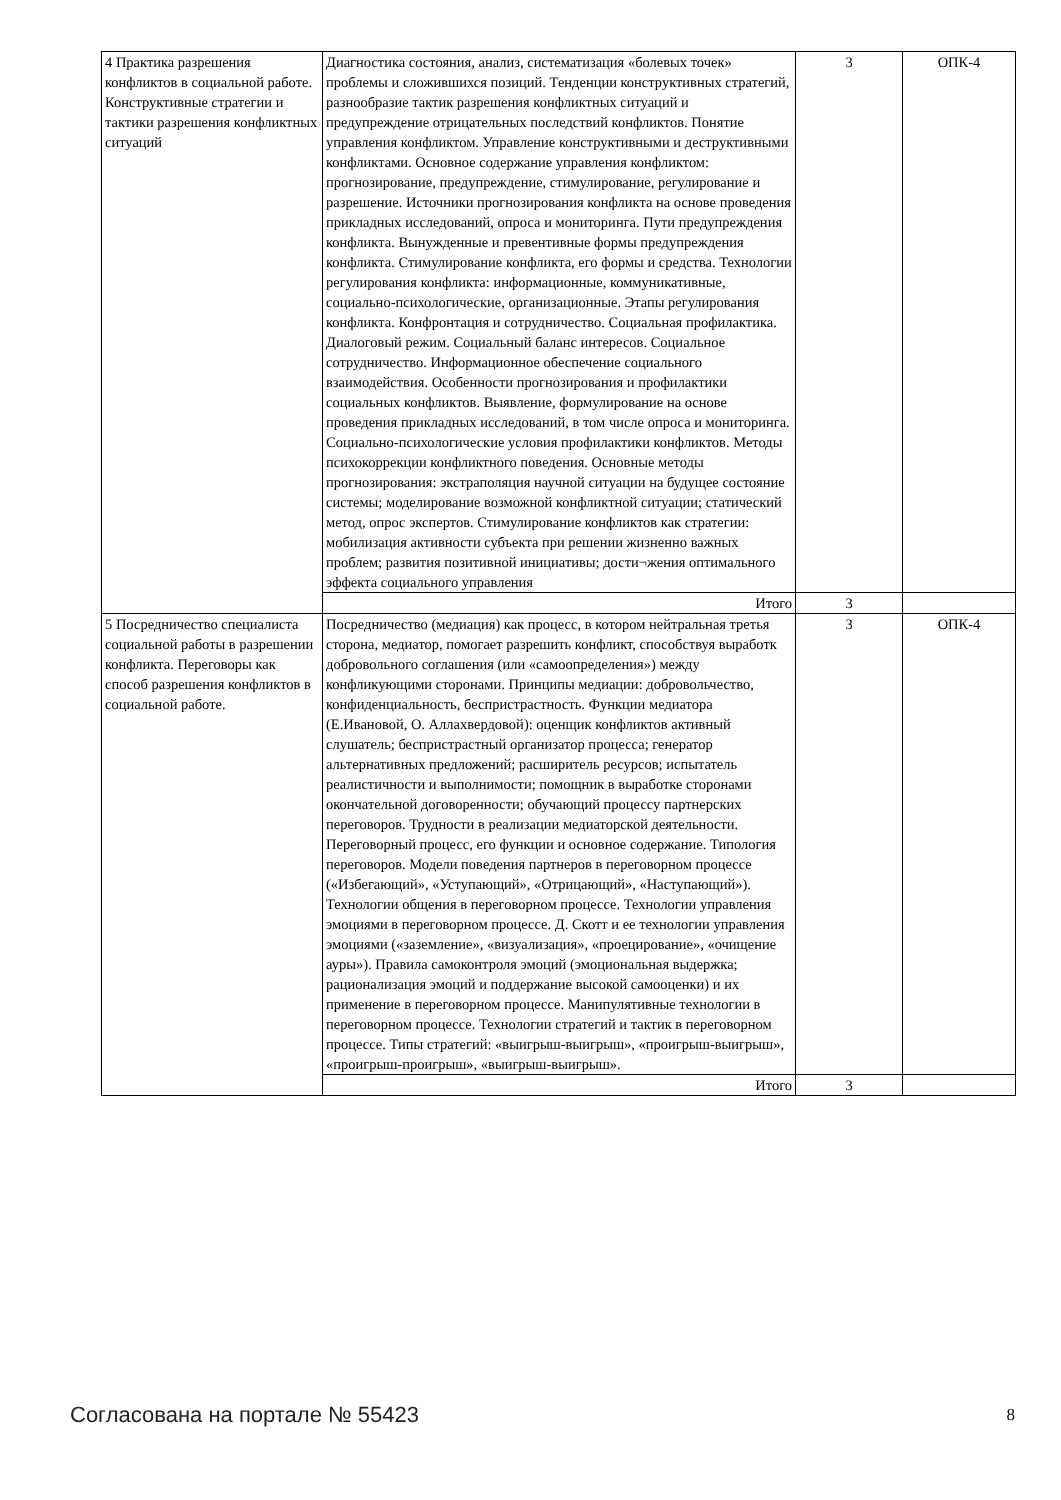| 4 Практика разрешения конфликтов в социальной работе. Конструктивные стратегии и тактики разрешения конфликтных ситуаций | Диагностика состояния, анализ, систематизация «болевых точек» проблемы и сложившихся позиций. Тенденции конструктивных стратегий, разнообразие тактик разрешения конфликтных ситуаций и предупреждение отрицательных последствий конфликтов. Понятие управления конфликтом. Управление конструктивными и деструктивными конфликтами. Основное содержание управления конфликтом: прогнозирование, предупреждение, стимулирование, регулирование и разрешение. Источники прогнозирования конфликта на основе проведения прикладных исследований, опроса и мониторинга. Пути предупреждения конфликта. Вынужденные и превентивные формы предупреждения конфликта. Стимулирование конфликта, его формы и средства. Технологии регулирования конфликта: информационные, коммуникативные, социально-психологические, организационные. Этапы регулирования конфликта. Конфронтация и сотрудничество. Социальная профилактика. Диалоговый режим. Социальный баланс интересов. Социальное сотрудничество. Информационное обеспечение социального взаимодействия. Особенности прогнозирования и профилактики социальных конфликтов. Выявление, формулирование на основе проведения прикладных исследований, в том числе опроса и мониторинга. Социально-психологические условия профилактики конфликтов. Методы психокоррекции конфликтного поведения. Основные методы прогнозирования: экстраполяция научной ситуации на будущее состояние системы; моделирование возможной конфликтной ситуации; статический метод, опрос экспертов. Стимулирование конфликтов как стратегии: мобилизация активности субъекта при решении жизненно важных проблем; развития позитивной инициативы; дости¬жения оптимального эффекта социального управления | 3 | ОПК-4 |
| | Итого | 3 | |
| 5 Посредничество специалиста социальной работы в разрешении конфликта. Переговоры как способ разрешения конфликтов в социальной работе. | Посредничество (медиация) как процесс, в котором нейтральная третья сторона, медиатор, помогает разрешить конфликт, способствуя выработк добровольного соглашения (или «самоопределения») между конфликующими сторонами. Принципы медиации: добровольчество, конфиденциальность, беспристрастность. Функции медиатора (Е.Ивановой, О. Аллахвердовой): оценщик конфликтов активный слушатель; беспристрастный организатор процесса; генератор альтернативных предложений; расширитель ресурсов; испытатель реалистичности и выполнимости; помощник в выработке сторонами окончательной договоренности; обучающий процессу партнерских переговоров. Трудности в реализации медиаторской деятельности. Переговорный процесс, его функции и основное содержание. Типология переговоров. Модели поведения партнеров в переговорном процессе («Избегающий», «Уступающий», «Отрицающий», «Наступающий»). Технологии общения в переговорном процессе. Технологии управления эмоциями в переговорном процессе. Д. Скотт и ее технологии управления эмоциями («заземление», «визуализация», «проецирование», «очищение ауры»). Правила самоконтроля эмоций (эмоциональная выдержка; рационализация эмоций и поддержание высокой самооценки) и их применение в переговорном процессе. Манипулятивные технологии в переговорном процессе. Технологии стратегий и тактик в переговорном процессе. Типы стратегий: «выигрыш-выигрыш», «проигрыш-выигрыш», «проигрыш-проигрыш», «выигрыш-выигрыш». | 3 | ОПК-4 |
| | Итого | 3 | |
Согласована на портале № 55423 8